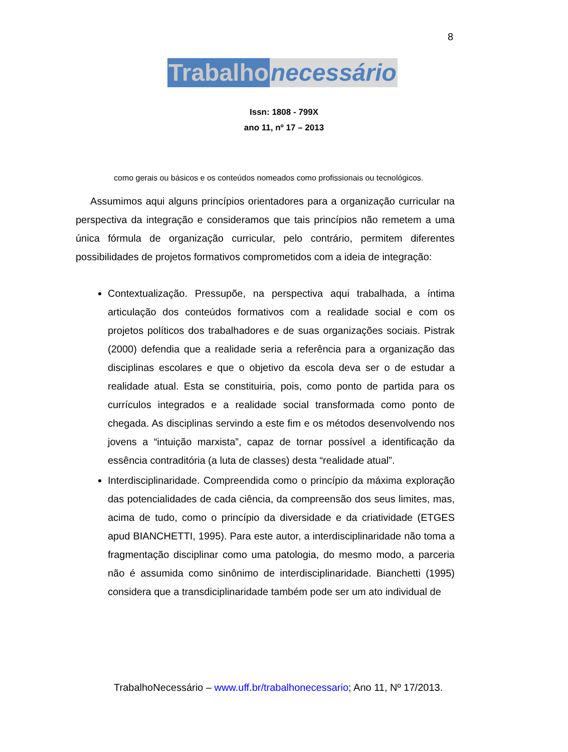8
Trabalho necessário
Issn: 1808 - 799X
ano 11, nº 17 – 2013
como gerais ou básicos e os conteúdos nomeados como profissionais ou tecnológicos.
Assumimos aqui alguns princípios orientadores para a organização curricular na perspectiva da integração e consideramos que tais princípios não remetem a uma única fórmula de organização curricular, pelo contrário, permitem diferentes possibilidades de projetos formativos comprometidos com a ideia de integração:
Contextualização. Pressupõe, na perspectiva aqui trabalhada, a íntima articulação dos conteúdos formativos com a realidade social e com os projetos políticos dos trabalhadores e de suas organizações sociais. Pistrak (2000) defendia que a realidade seria a referência para a organização das disciplinas escolares e que o objetivo da escola deva ser o de estudar a realidade atual. Esta se constituiria, pois, como ponto de partida para os currículos integrados e a realidade social transformada como ponto de chegada. As disciplinas servindo a este fim e os métodos desenvolvendo nos jovens a “intuição marxista”, capaz de tornar possível a identificação da essência contraditória (a luta de classes) desta “realidade atual”.
Interdisciplinaridade. Compreendida como o princípio da máxima exploração das potencialidades de cada ciência, da compreensão dos seus limites, mas, acima de tudo, como o princípio da diversidade e da criatividade (ETGES apud BIANCHETTI, 1995). Para este autor, a interdisciplinaridade não toma a fragmentação disciplinar como uma patologia, do mesmo modo, a parceria não é assumida como sinônimo de interdisciplinaridade. Bianchetti (1995) considera que a transdiciplinaridade também pode ser um ato individual de
TrabalhoNecessário – www.uff.br/trabalhonecessario; Ano 11, Nº 17/2013.